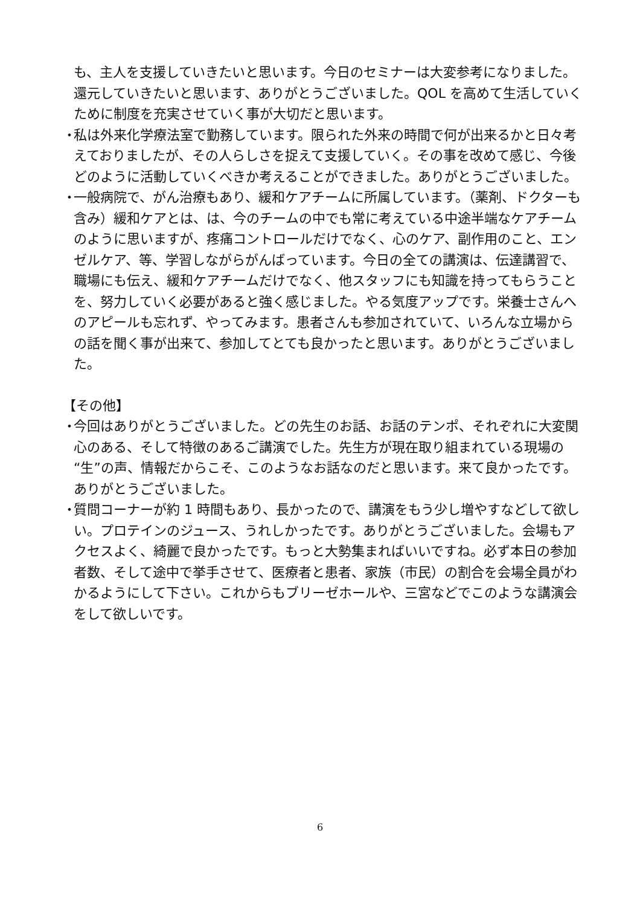も、主人を支援していきたいと思います。今日のセミナーは大変参考になりました。還元していきたいと思います、ありがとうございました。QOL を高めて生活していくために制度を充実させていく事が大切だと思います。
・ 私は外来化学療法室で勤務しています。限られた外来の時間で何が出来るかと日々考えておりましたが、その人らしさを捉えて支援していく。その事を改めて感じ、今後どのように活動していくべきか考えることができました。ありがとうございました。
・ 一般病院で、がん治療もあり、緩和ケアチームに所属しています。（薬剤、ドクターも含み）緩和ケアとは、は、今のチームの中でも常に考えている中途半端なケアチームのように思いますが、疼痛コントロールだけでなく、心のケア、副作用のこと、エンゼルケア、等、学習しながらがんばっています。今日の全ての講演は、伝達講習で、職場にも伝え、緩和ケアチームだけでなく、他スタッフにも知識を持ってもらうことを、努力していく必要があると強く感じました。やる気度アップです。栄養士さんへのアピールも忘れず、やってみます。患者さんも参加されていて、いろんな立場からの話を聞く事が出来て、参加してとても良かったと思います。ありがとうございました。
【その他】
・ 今回はありがとうございました。どの先生のお話、お話のテンポ、それぞれに大変関心のある、そして特徴のあるご講演でした。先生方が現在取り組まれている現場の“生”の声、情報だからこそ、このようなお話なのだと思います。来て良かったです。ありがとうございました。
・ 質問コーナーが約 1 時間もあり、長かったので、講演をもう少し増やすなどして欲しい。プロテインのジュース、うれしかったです。ありがとうございました。会場もアクセスよく、綺麗で良かったです。もっと大勢集まればいいですね。必ず本日の参加者数、そして途中で挙手させて、医療者と患者、家族（市民）の割合を会場全員がわかるようにして下さい。これからもブリーゼホールや、三宮などでこのような講演会をして欲しいです。
6